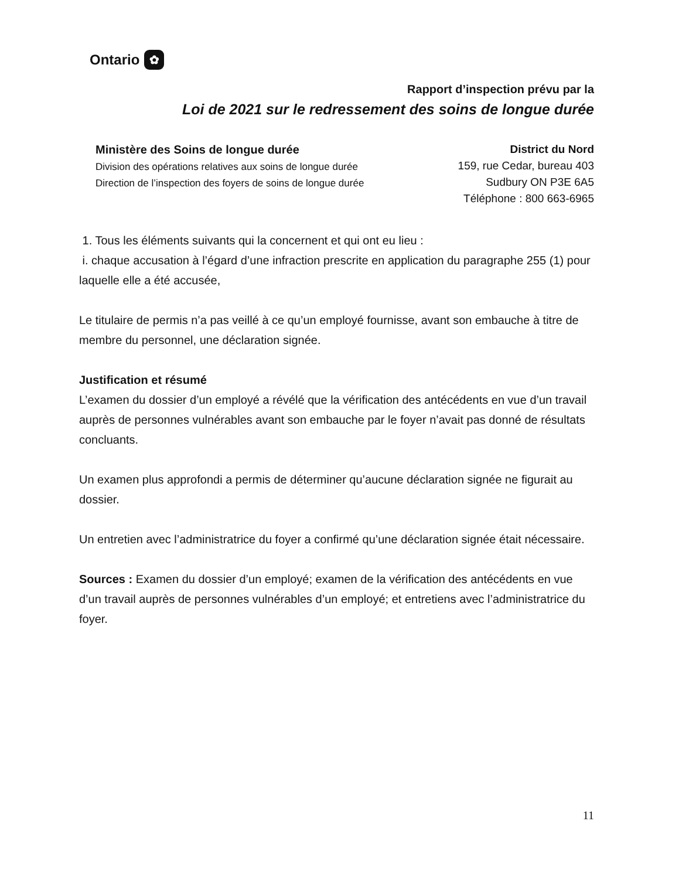Ontario ✿
Rapport d’inspection prévu par la
Loi de 2021 sur le redressement des soins de longue durée
Ministère des Soins de longue durée
Division des opérations relatives aux soins de longue durée
Direction de l’inspection des foyers de soins de longue durée
District du Nord
159, rue Cedar, bureau 403
Sudbury ON P3E 6A5
Téléphone : 800 663-6965
1. Tous les éléments suivants qui la concernent et qui ont eu lieu :
i. chaque accusation à l’égard d’une infraction prescrite en application du paragraphe 255 (1) pour laquelle elle a été accusée,
Le titulaire de permis n’a pas veillé à ce qu’un employé fournisse, avant son embauche à titre de membre du personnel, une déclaration signée.
Justification et résumé
L’examen du dossier d’un employé a révélé que la vérification des antécédents en vue d’un travail auprès de personnes vulnérables avant son embauche par le foyer n’avait pas donné de résultats concluants.
Un examen plus approfondi a permis de déterminer qu’aucune déclaration signée ne figurait au dossier.
Un entretien avec l’administratrice du foyer a confirmé qu’une déclaration signée était nécessaire.
Sources : Examen du dossier d’un employé; examen de la vérification des antécédents en vue d’un travail auprès de personnes vulnérables d’un employé; et entretiens avec l’administratrice du foyer.
11